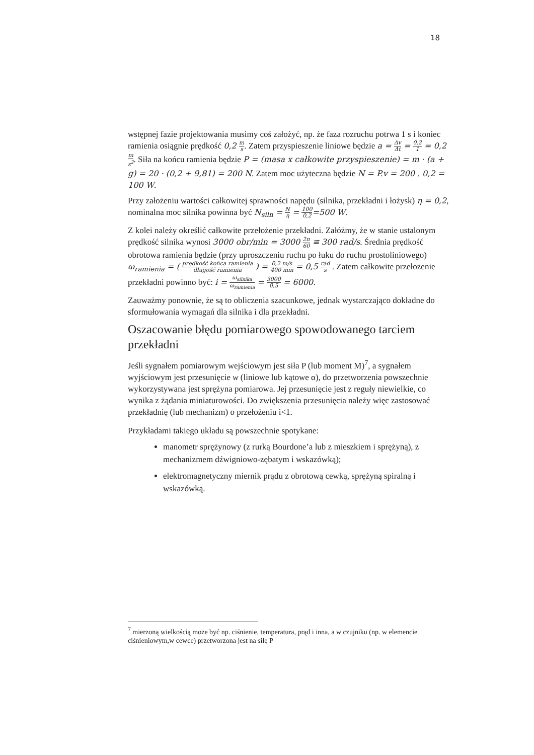18
wstępnej fazie projektowania musimy coś założyć, np. że faza rozruchu potrwa 1 s i koniec ramienia osiągnie prędkość 0,2 m s. Zatem przyspieszenie liniowe będzie a = Δv Δt = 0,2 1 = 0,2 m s<sup>2</sup>. Siła na końcu ramienia będzie P = (masa x całkowite przyspieszenie) = m · (a + g) = 20 · (0,2 + 9,81) = 200 N. Zatem moc użyteczna będzie N = P.v = 200 . 0,2 = 100 W.
Przy założeniu wartości całkowitej sprawności napędu (silnika, przekładni i łożysk) η = 0,2, nominalna moc silnika powinna być N<sub>siln</sub> = N η = 100 0,2=500 W.
Z kolei należy określić całkowite przełożenie przekładni. Załóżmy, że w stanie ustalonym prędkość silnika wynosi 3000 obr/min = 3000 2π 60 ≌ 300 rad/s. Średnia prędkość obrotowa ramienia będzie (przy uproszczeniu ruchu po łuku do ruchu prostoliniowego) ω<sub>ramienia</sub> = ( prędkość końca ramienia długość ramienia ) = 0,2 m/s 400 mm = 0,5 rad s . Zatem całkowite przełożenie przekładni powinno być: i = ω<sub>silnika</sub> ω<sub>ramienia</sub> = 3000 0,5 = 6000.
Zauważmy ponownie, że są to obliczenia szacunkowe, jednak wystarczająco dokładne do sformułowania wymagań dla silnika i dla przekładni.
Oszacowanie błędu pomiarowego spowodowanego tarciem przekładni
Jeśli sygnałem pomiarowym wejściowym jest siła P (lub moment M)<sup>7</sup>, a sygnałem wyjściowym jest przesunięcie w (liniowe lub kątowe α), do przetworzenia powszechnie wykorzystywana jest sprężyna pomiarowa. Jej przesunięcie jest z reguły niewielkie, co wynika z żądania miniaturowości. Do zwiększenia przesunięcia należy więc zastosować przekładnię (lub mechanizm) o przełożeniu i<1.
Przykładami takiego układu są powszechnie spotykane:
manometr sprężynowy (z rurką Bourdone’a lub z mieszkiem i sprężyną), z mechanizmem dźwigniowo-zębatym i wskazówką);
elektromagnetyczny miernik prądu z obrotową cewką, sprężyną spiralną i wskazówką.
<sup>7</sup> mierzoną wielkością może być np. ciśnienie, temperatura, prąd i inna, a w czujniku (np. w elemencie ciśnieniowym,w cewce) przetworzona jest na siłę P